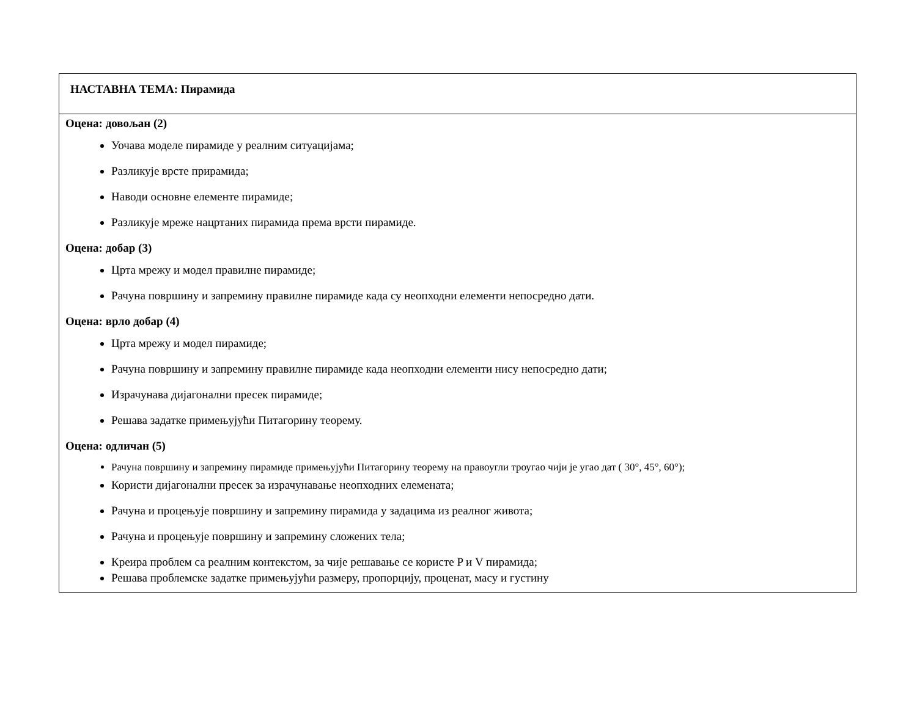| НАСТАВНА ТЕМА: Пирамида |
| Оцена: довољан (2) Уочава моделе пирамиде у реалним ситуацијама; Разликује врсте приpамида; Наводи основне елементе пирамиде; Разликује мреже нацртаних пирамида према врсти пирамиде. Оцена: добар (3) Црта мрежу и модел правилне пирамиде; Рачуна површину и запремину правилне пирамиде када су неопходни елементи непосредно дати. Оцена: врло добар (4) Црта мрежу и модел пирамиде; Рачуна површину и запремину правилне пирамиде када неопходни елементи нису непосредно дати; Израчунава дијагонални пресек пирамиде; Решава задатке примењујући Питагорину теорему. Оцена: одличан (5) Рачуна површину и запремину пирамиде примењујући Питагорину теорему на правоугли троугао чији је угао дат ( 30°, 45°, 60°); Користи дијагонални пресек за израчунавање неопходних елемената; Рачуна и процењује површину и запремину пирамида у задацима из реалног живота; Рачуна и процењује површину и запремину сложених тела; Креира проблем са реалним контекстом, за чије решавање се користе P и V пирамида; Решава проблемске задатке примењујући размеру, пропорцију, проценат, масу и густину |